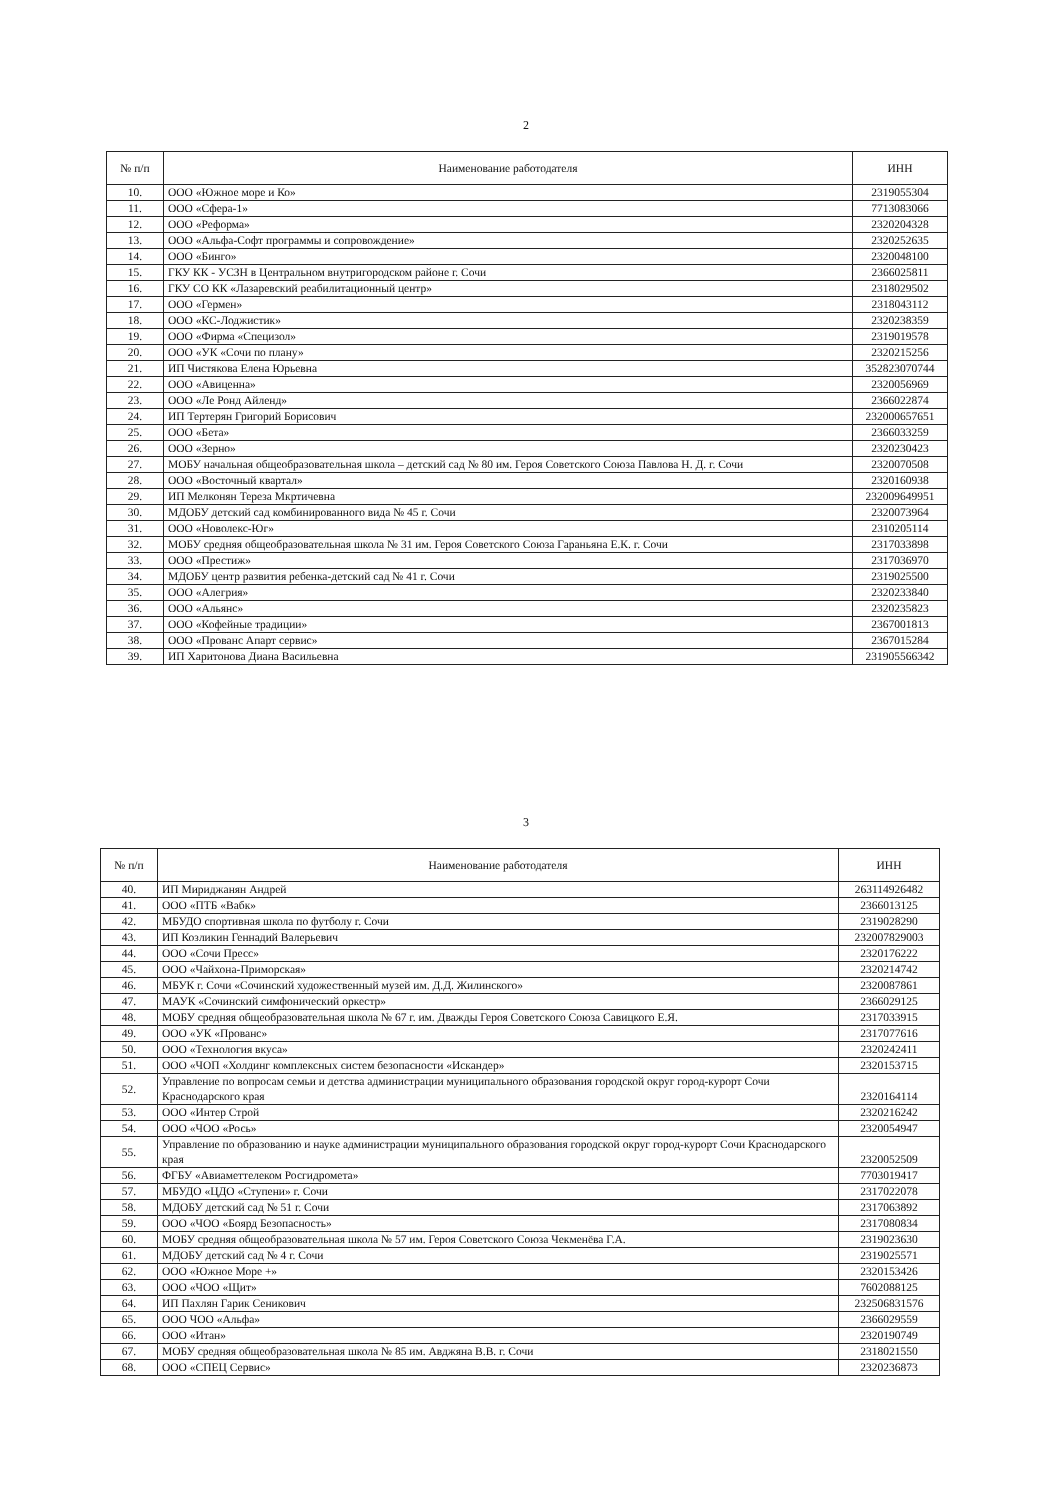2
| № п/п | Наименование работодателя | ИНН |
| --- | --- | --- |
| 10. | ООО «Южное море и Ко» | 2319055304 |
| 11. | ООО «Сфера-1» | 7713083066 |
| 12. | ООО «Реформа» | 2320204328 |
| 13. | ООО «Альфа-Софт программы и сопровождение» | 2320252635 |
| 14. | ООО «Бинго» | 2320048100 |
| 15. | ГКУ КК - УСЗН в Центральном внутригородском районе г. Сочи | 2366025811 |
| 16. | ГКУ СО КК «Лазаревский реабилитационный центр» | 2318029502 |
| 17. | ООО «Гермен» | 2318043112 |
| 18. | ООО «КС-Лоджистик» | 2320238359 |
| 19. | ООО «Фирма «Специзол» | 2319019578 |
| 20. | ООО «УК «Сочи по плану» | 2320215256 |
| 21. | ИП Чистякова Елена Юрьевна | 352823070744 |
| 22. | ООО «Авиценна» | 2320056969 |
| 23. | ООО «Ле Ронд Айленд» | 2366022874 |
| 24. | ИП Тертерян Григорий Борисович | 232000657651 |
| 25. | ООО «Бета» | 2366033259 |
| 26. | ООО «Зерно» | 2320230423 |
| 27. | МОБУ начальная общеобразовательная школа – детский сад № 80 им. Героя Советского Союза Павлова Н. Д. г. Сочи | 2320070508 |
| 28. | ООО «Восточный квартал» | 2320160938 |
| 29. | ИП Мелконян Тереза Мкртичевна | 232009649951 |
| 30. | МДОБУ детский сад комбинированного вида № 45 г. Сочи | 2320073964 |
| 31. | ООО «Новолекс-Юг» | 2310205114 |
| 32. | МОБУ средняя общеобразовательная школа № 31 им. Героя Советского Союза Гараньяна Е.К. г. Сочи | 2317033898 |
| 33. | ООО «Престиж» | 2317036970 |
| 34. | МДОБУ центр развития ребенка-детский сад № 41 г. Сочи | 2319025500 |
| 35. | ООО «Алегрия» | 2320233840 |
| 36. | ООО «Альянс» | 2320235823 |
| 37. | ООО «Кофейные традиции» | 2367001813 |
| 38. | ООО «Прованс Апарт сервис» | 2367015284 |
| 39. | ИП Харитонова Диана Васильевна | 231905566342 |
3
| № п/п | Наименование работодателя | ИНН |
| --- | --- | --- |
| 40. | ИП Мириджанян Андрей | 263114926482 |
| 41. | ООО «ПТБ «Вабк» | 2366013125 |
| 42. | МБУДО спортивная школа по футболу г. Сочи | 2319028290 |
| 43. | ИП Козликин Геннадий Валерьевич | 232007829003 |
| 44. | ООО «Сочи Пресс» | 2320176222 |
| 45. | ООО «Чайхона-Приморская» | 2320214742 |
| 46. | МБУК г. Сочи «Сочинский художественный музей им. Д.Д. Жилинского» | 2320087861 |
| 47. | МАУК «Сочинский симфонический оркестр» | 2366029125 |
| 48. | МОБУ средняя общеобразовательная школа № 67 г. им. Дважды Героя Советского Союза Савицкого Е.Я. | 2317033915 |
| 49. | ООО «УК «Прованс» | 2317077616 |
| 50. | ООО «Технология вкуса» | 2320242411 |
| 51. | ООО «ЧОП «Холдинг комплексных систем безопасности «Искандер» | 2320153715 |
| 52. | Управление по вопросам семьи и детства администрации муниципального образования городской округ город-курорт Сочи Краснодарского края | 2320164114 |
| 53. | ООО «Интер Строй | 2320216242 |
| 54. | ООО «ЧОО «Рось» | 2320054947 |
| 55. | Управление по образованию и науке администрации муниципального образования городской округ город-курорт Сочи Краснодарского края | 2320052509 |
| 56. | ФГБУ «Авиаметтелеком Росгидромета» | 7703019417 |
| 57. | МБУДО «ЦДО «Ступени» г. Сочи | 2317022078 |
| 58. | МДОБУ детский сад № 51 г. Сочи | 2317063892 |
| 59. | ООО «ЧОО «Боярд Безопасность» | 2317080834 |
| 60. | МОБУ средняя общеобразовательная школа № 57 им. Героя Советского Союза Чекменёва Г.А. | 2319023630 |
| 61. | МДОБУ детский сад № 4 г. Сочи | 2319025571 |
| 62. | ООО «Южное Море +» | 2320153426 |
| 63. | ООО «ЧОО «Щит» | 7602088125 |
| 64. | ИП Пахлян Гарик Сеникович | 232506831576 |
| 65. | ООО ЧОО «Альфа» | 2366029559 |
| 66. | ООО «Итан» | 2320190749 |
| 67. | МОБУ средняя общеобразовательная школа № 85 им. Авджяна В.В. г. Сочи | 2318021550 |
| 68. | ООО «СПЕЦ Сервис» | 2320236873 |